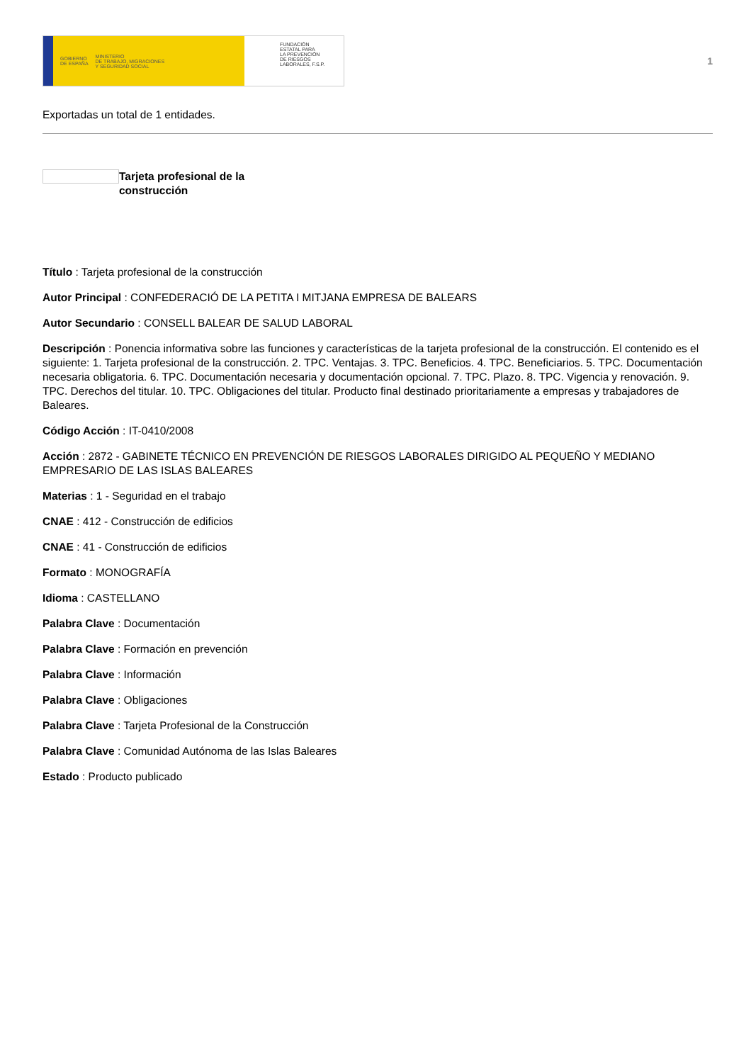GOBIERNO
DE ESPAÑA MINISTERIO
DE TRABAJO, MIGRACIONES
Y SEGURIDAD SOCIAL
FUNDACIÓN
ESTATAL PARA
LA PREVENCIÓN
DE RIESGOS
LABORALES, F.S.P.
1
Exportadas un total de 1 entidades.
Tarjeta profesional de la
construcción
Título : Tarjeta profesional de la construcción
Autor Principal : CONFEDERACIÓ DE LA PETITA I MITJANA EMPRESA DE BALEARS
Autor Secundario : CONSELL BALEAR DE SALUD LABORAL
Descripción : Ponencia informativa sobre las funciones y características de la tarjeta profesional de la construcción. El contenido es el siguiente: 1. Tarjeta profesional de la construcción. 2. TPC. Ventajas. 3. TPC. Beneficios. 4. TPC. Beneficiarios. 5. TPC. Documentación necesaria obligatoria. 6. TPC. Documentación necesaria y documentación opcional. 7. TPC. Plazo. 8. TPC. Vigencia y renovación. 9. TPC. Derechos del titular. 10. TPC. Obligaciones del titular. Producto final destinado prioritariamente a empresas y trabajadores de Baleares.
Código Acción : IT-0410/2008
Acción : 2872 - GABINETE TÉCNICO EN PREVENCIÓN DE RIESGOS LABORALES DIRIGIDO AL PEQUEÑO Y MEDIANO EMPRESARIO DE LAS ISLAS BALEARES
Materias : 1 - Seguridad en el trabajo
CNAE : 412 - Construcción de edificios
CNAE : 41 - Construcción de edificios
Formato : MONOGRAFÍA
Idioma : CASTELLANO
Palabra Clave : Documentación
Palabra Clave : Formación en prevención
Palabra Clave : Información
Palabra Clave : Obligaciones
Palabra Clave : Tarjeta Profesional de la Construcción
Palabra Clave : Comunidad Autónoma de las Islas Baleares
Estado : Producto publicado